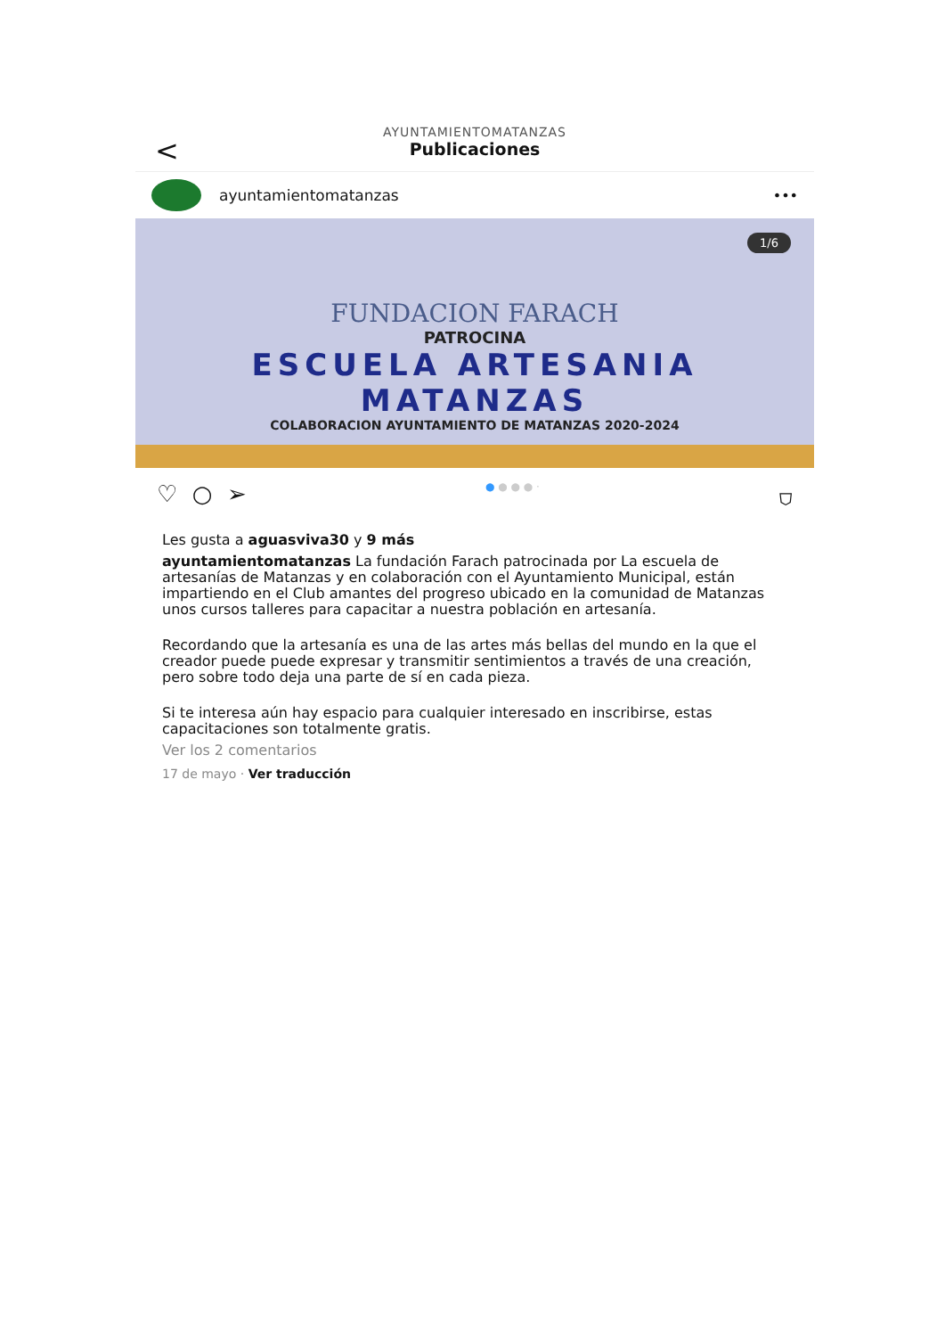<
AYUNTAMIENTOMATANZAS
Publicaciones
ayuntamientomatanzas •••
1/6
FUNDACION FARACH
PATROCINA
ESCUELA ARTESANIA
MATANZAS
COLABORACION AYUNTAMIENTO DE MATANZAS 2020-2024
♡ ○ ➢ ● ● ● ● · ⛉
Les gusta a aguasviva30 y 9 más
ayuntamientomatanzas La fundación Farach patrocinada por La escuela de artesanías de Matanzas y en colaboración con el Ayuntamiento Municipal, están impartiendo en el Club amantes del progreso ubicado en la comunidad de Matanzas unos cursos talleres para capacitar a nuestra población en artesanía.
Recordando que la artesanía es una de las artes más bellas del mundo en la que el creador puede puede expresar y transmitir sentimientos a través de una creación, pero sobre todo deja una parte de sí en cada pieza.
Si te interesa aún hay espacio para cualquier interesado en inscribirse, estas capacitaciones son totalmente gratis.
Ver los 2 comentarios
17 de mayo · Ver traducción